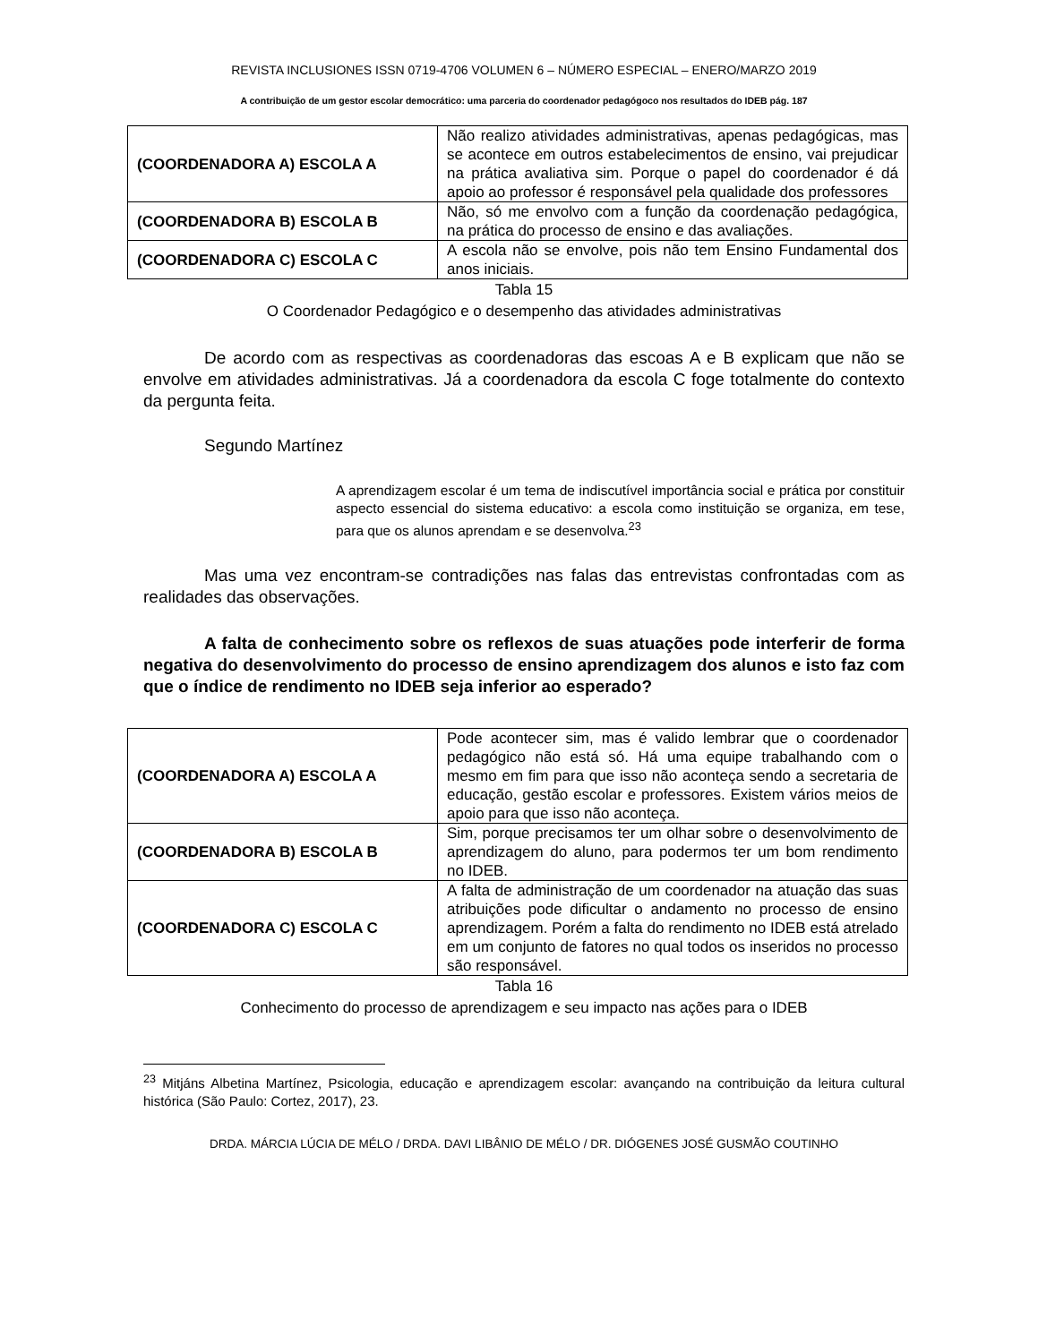REVISTA INCLUSIONES ISSN 0719-4706 VOLUMEN 6 – NÚMERO ESPECIAL – ENERO/MARZO 2019
A contribuição de um gestor escolar democrático: uma parceria do coordenador pedagógoco nos resultados do IDEB pág. 187
| (COORDENADORA A) ESCOLA A | Não realizo atividades administrativas, apenas pedagógicas, mas se acontece em outros estabelecimentos de ensino, vai prejudicar na prática avaliativa sim. Porque o papel do coordenador é dá apoio ao professor é responsável pela qualidade dos professores |
| (COORDENADORA B) ESCOLA B | Não, só me envolvo com a função da coordenação pedagógica, na prática do processo de ensino e das avaliações. |
| (COORDENADORA C) ESCOLA C | A escola não se envolve, pois não tem Ensino Fundamental dos anos iniciais. |
Tabla 15
O Coordenador Pedagógico e o desempenho das atividades administrativas
De acordo com as respectivas as coordenadoras das escoas A e B explicam que não se envolve em atividades administrativas. Já a coordenadora da escola C foge totalmente do contexto da pergunta feita.
Segundo Martínez
A aprendizagem escolar é um tema de indiscutível importância social e prática por constituir aspecto essencial do sistema educativo: a escola como instituição se organiza, em tese, para que os alunos aprendam e se desenvolva.<sup>23</sup>
Mas uma vez encontram-se contradições nas falas das entrevistas confrontadas com as realidades das observações.
A falta de conhecimento sobre os reflexos de suas atuações pode interferir de forma negativa do desenvolvimento do processo de ensino aprendizagem dos alunos e isto faz com que o índice de rendimento no IDEB seja inferior ao esperado?
| (COORDENADORA A) ESCOLA A | Pode acontecer sim, mas é valido lembrar que o coordenador pedagógico não está só. Há uma equipe trabalhando com o mesmo em fim para que isso não aconteça sendo a secretaria de educação, gestão escolar e professores. Existem vários meios de apoio para que isso não aconteça. |
| (COORDENADORA B) ESCOLA B | Sim, porque precisamos ter um olhar sobre o desenvolvimento de aprendizagem do aluno, para podermos ter um bom rendimento no IDEB. |
| (COORDENADORA C) ESCOLA C | A falta de administração de um coordenador na atuação das suas atribuições pode dificultar o andamento no processo de ensino aprendizagem. Porém a falta do rendimento no IDEB está atrelado em um conjunto de fatores no qual todos os inseridos no processo são responsável. |
Tabla 16
Conhecimento do processo de aprendizagem e seu impacto nas ações para o IDEB
<sup>23</sup> Mitjáns Albetina Martínez, Psicologia, educação e aprendizagem escolar: avançando na contribuição da leitura cultural histórica (São Paulo: Cortez, 2017), 23.
DRDA. MÁRCIA LÚCIA DE MÉLO / DRDA. DAVI LIBÂNIO DE MÉLO / DR. DIÓGENES JOSÉ GUSMÃO COUTINHO